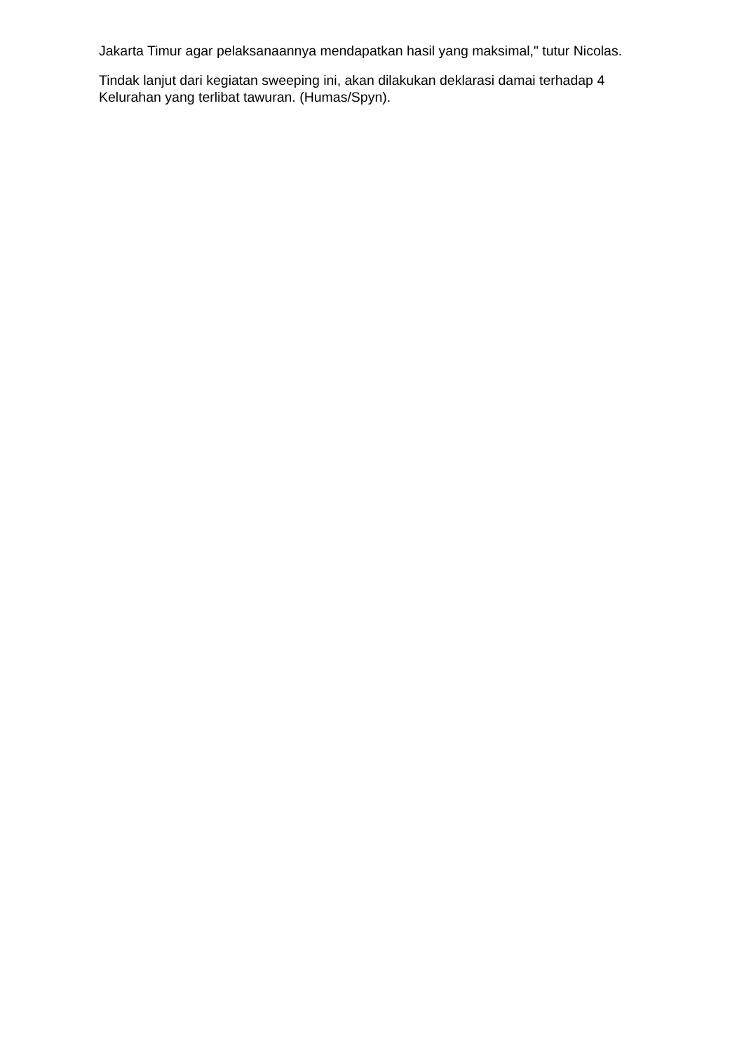Jakarta Timur agar pelaksanaannya mendapatkan hasil yang maksimal," tutur Nicolas.
Tindak lanjut dari kegiatan sweeping ini, akan dilakukan deklarasi damai terhadap 4 Kelurahan yang terlibat tawuran. (Humas/Spyn).